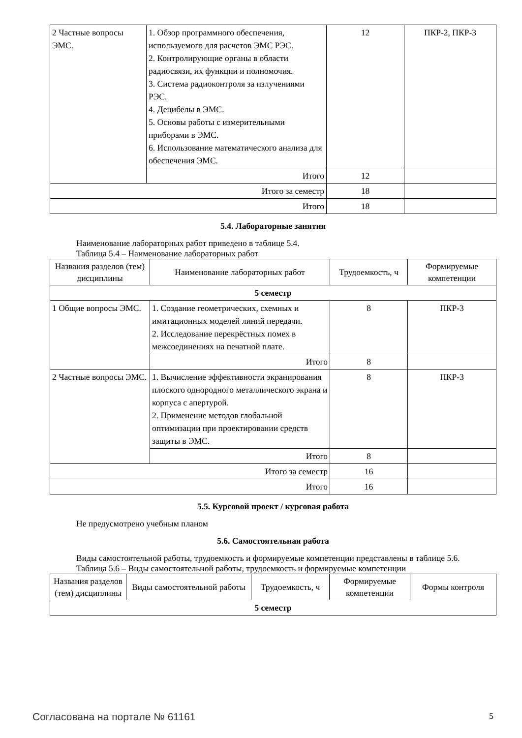| 2 Частные вопросы ЭМС. | 1. Обзор программного обеспечения, используемого для расчетов ЭМС РЭС. 2. Контролирующие органы в области радиосвязи, их функции и полномочия. 3. Система радиоконтроля за излучениями РЭС. 4. Децибелы в ЭМС. 5. Основы работы с измерительными приборами в ЭМС. 6. Использование математического анализа для обеспечения ЭМС. | 12 | ПКР-2, ПКР-3 |
| | Итого | 12 | |
| Итого за семестр | | 18 | |
| Итого | | 18 | |
5.4. Лабораторные занятия
Наименование лабораторных работ приведено в таблице 5.4.
Таблица 5.4 – Наименование лабораторных работ
| Названия разделов (тем) дисциплины | Наименование лабораторных работ | Трудоемкость, ч | Формируемые компетенции |
| --- | --- | --- | --- |
| 5 семестр | | | |
| 1 Общие вопросы ЭМС. | 1. Создание геометрических, схемных и имитационных моделей линий передачи. 2. Исследование перекрёстных помех в межсоединениях на печатной плате. | 8 | ПКР-3 |
| | Итого | 8 | |
| 2 Частные вопросы ЭМС. | 1. Вычисление эффективности экранирования плоского однородного металлического экрана и корпуса с апертурой. 2. Применение методов глобальной оптимизации при проектировании средств защиты в ЭМС. | 8 | ПКР-3 |
| | Итого | 8 | |
| Итого за семестр | | 16 | |
| Итого | | 16 | |
5.5. Курсовой проект / курсовая работа
Не предусмотрено учебным планом
5.6. Самостоятельная работа
Виды самостоятельной работы, трудоемкость и формируемые компетенции представлены в таблице 5.6.
Таблица 5.6 – Виды самостоятельной работы, трудоемкость и формируемые компетенции
| Названия разделов (тем) дисциплины | Виды самостоятельной работы | Трудоемкость, ч | Формируемые компетенции | Формы контроля |
| --- | --- | --- | --- | --- |
| 5 семестр | | | | |
Согласована на портале № 61161 5